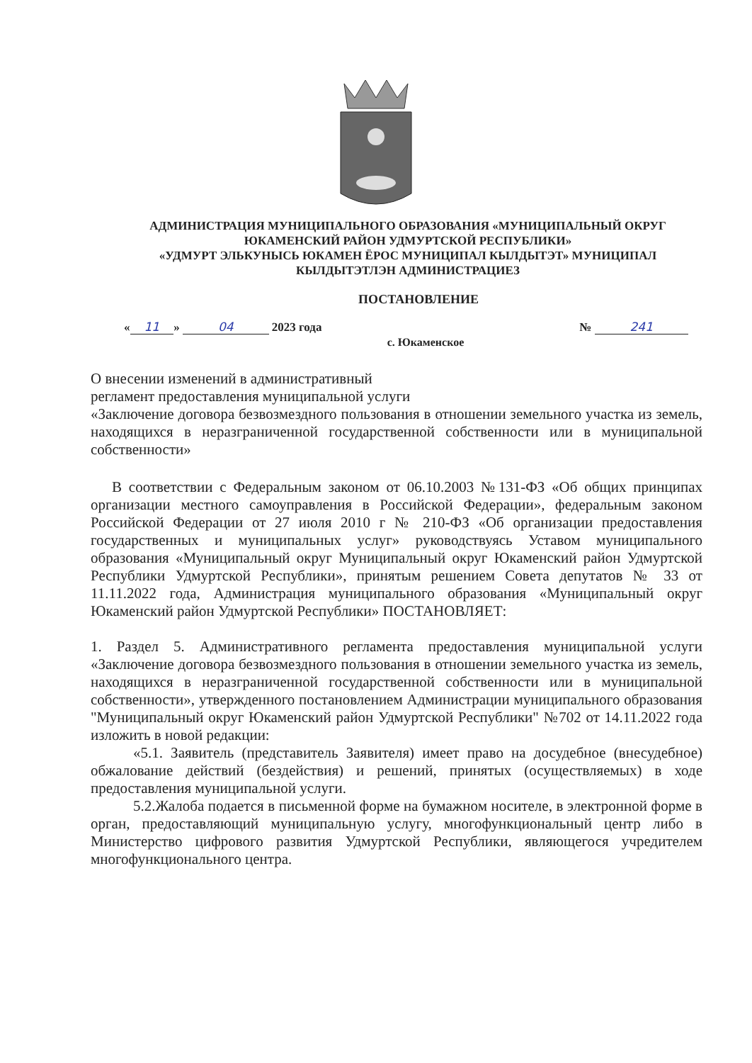АДМИНИСТРАЦИЯ МУНИЦИПАЛЬНОГО ОБРАЗОВАНИЯ «МУНИЦИПАЛЬНЫЙ ОКРУГ ЮКАМЕНСКИЙ РАЙОН УДМУРТСКОЙ РЕСПУБЛИКИ»
«УДМУРТ ЭЛЬКУНЫСЬ ЮКАМЕН ЁРОС МУНИЦИПАЛ КЫЛДЫТЭТ» МУНИЦИПАЛ КЫЛДЫТЭТЛЭН АДМИНИСТРАЦИЕЗ
ПОСТАНОВЛЕНИЕ
« 11 » 04 2023 года № 241
с. Юкаменское
О внесении изменений в административный
регламент предоставления муниципальной услуги
«Заключение договора безвозмездного пользования в отношении земельного участка из земель, находящихся в неразграниченной государственной собственности или в муниципальной собственности»
В соответствии с Федеральным законом от 06.10.2003 №131-ФЗ «Об общих принципах организации местного самоуправления в Российской Федерации», федеральным законом Российской Федерации от 27 июля 2010 г № 210-ФЗ «Об организации предоставления государственных и муниципальных услуг» руководствуясь Уставом муниципального образования «Муниципальный округ Муниципальный округ Юкаменский район Удмуртской Республики Удмуртской Республики», принятым решением Совета депутатов № 33 от 11.11.2022 года, Администрация муниципального образования «Муниципальный округ Юкаменский район Удмуртской Республики» ПОСТАНОВЛЯЕТ:
1. Раздел 5. Административного регламента предоставления муниципальной услуги «Заключение договора безвозмездного пользования в отношении земельного участка из земель, находящихся в неразграниченной государственной собственности или в муниципальной собственности», утвержденного постановлением Администрации муниципального образования "Муниципальный округ Юкаменский район Удмуртской Республики" №702 от 14.11.2022 года изложить в новой редакции:
«5.1. Заявитель (представитель Заявителя) имеет право на досудебное (внесудебное) обжалование действий (бездействия) и решений, принятых (осуществляемых) в ходе предоставления муниципальной услуги.
5.2.Жалоба подается в письменной форме на бумажном носителе, в электронной форме в орган, предоставляющий муниципальную услугу, многофункциональный центр либо в Министерство цифрового развития Удмуртской Республики, являющегося учредителем многофункционального центра.